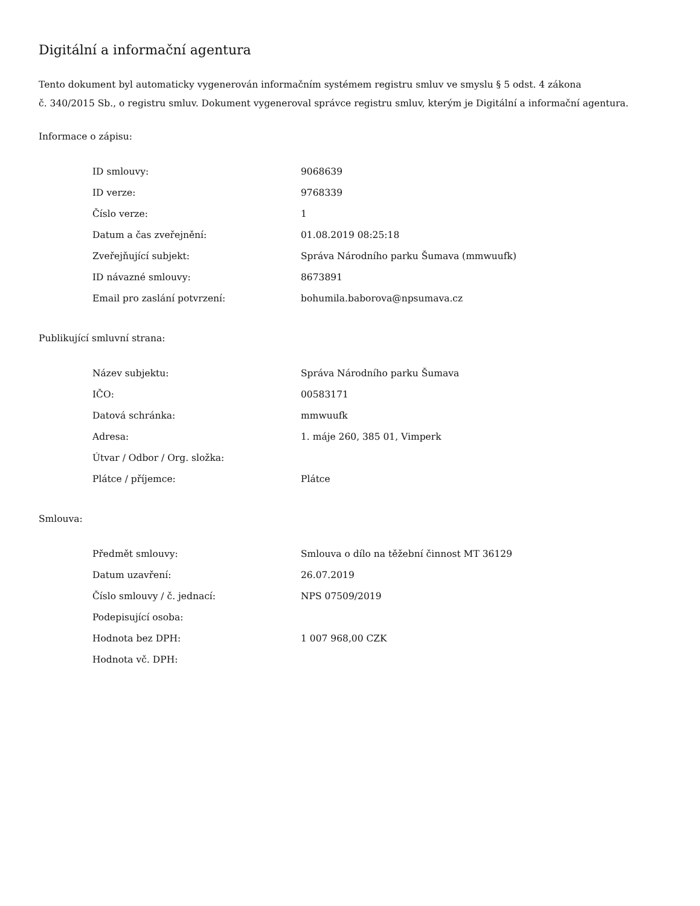Digitální a informační agentura
Tento dokument byl automaticky vygenerován informačním systémem registru smluv ve smyslu § 5 odst. 4 zákona
č. 340/2015 Sb., o registru smluv. Dokument vygeneroval správce registru smluv, kterým je Digitální a informační agentura.
Informace o zápisu:
| ID smlouvy: | 9068639 |
| ID verze: | 9768339 |
| Číslo verze: | 1 |
| Datum a čas zveřejnění: | 01.08.2019 08:25:18 |
| Zveřejňující subjekt: | Správa Národního parku Šumava (mmwuufk) |
| ID návazné smlouvy: | 8673891 |
| Email pro zaslání potvrzení: | bohumila.baborova@npsumava.cz |
Publikující smluvní strana:
| Název subjektu: | Správa Národního parku Šumava |
| IČO: | 00583171 |
| Datová schránka: | mmwuufk |
| Adresa: | 1. máje 260, 385 01, Vimperk |
| Útvar / Odbor / Org. složka: | |
| Plátce / příjemce: | Plátce |
Smlouva:
| Předmět smlouvy: | Smlouva o dílo na těžební činnost MT 36129 |
| Datum uzavření: | 26.07.2019 |
| Číslo smlouvy / č. jednací: | NPS 07509/2019 |
| Podepisující osoba: | |
| Hodnota bez DPH: | 1 007 968,00 CZK |
| Hodnota vč. DPH: | |